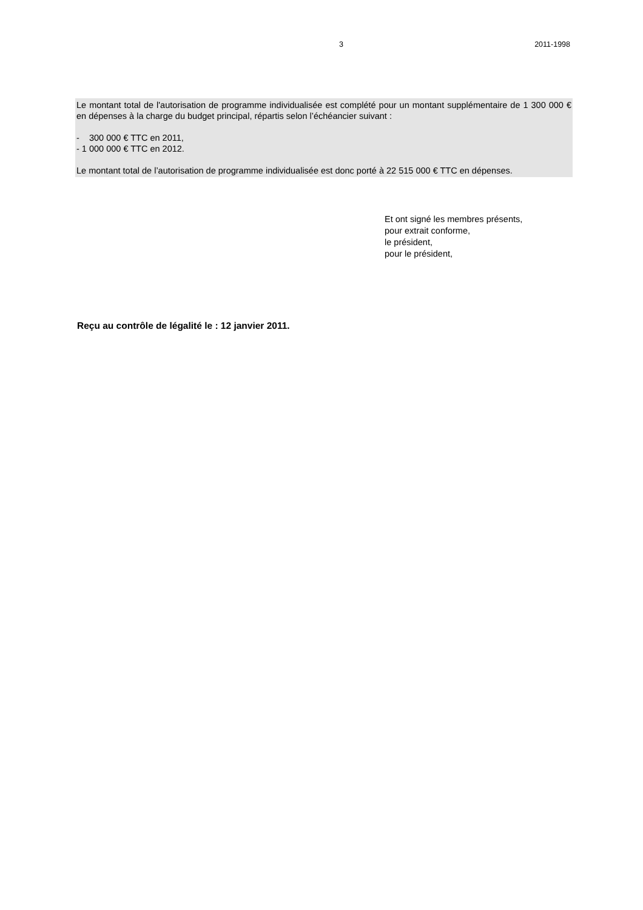3 2011-1998
Le montant total de l'autorisation de programme individualisée est complété pour un montant supplémentaire de 1 300 000 € en dépenses à la charge du budget principal, répartis selon l’échéancier suivant :
- 300 000 € TTC en 2011,
- 1 000 000 € TTC en 2012.
Le montant total de l’autorisation de programme individualisée est donc porté à 22 515 000 € TTC en dépenses.
Et ont signé les membres présents,
pour extrait conforme,
le président,
pour le président,
Reçu au contrôle de légalité le : 12 janvier 2011.